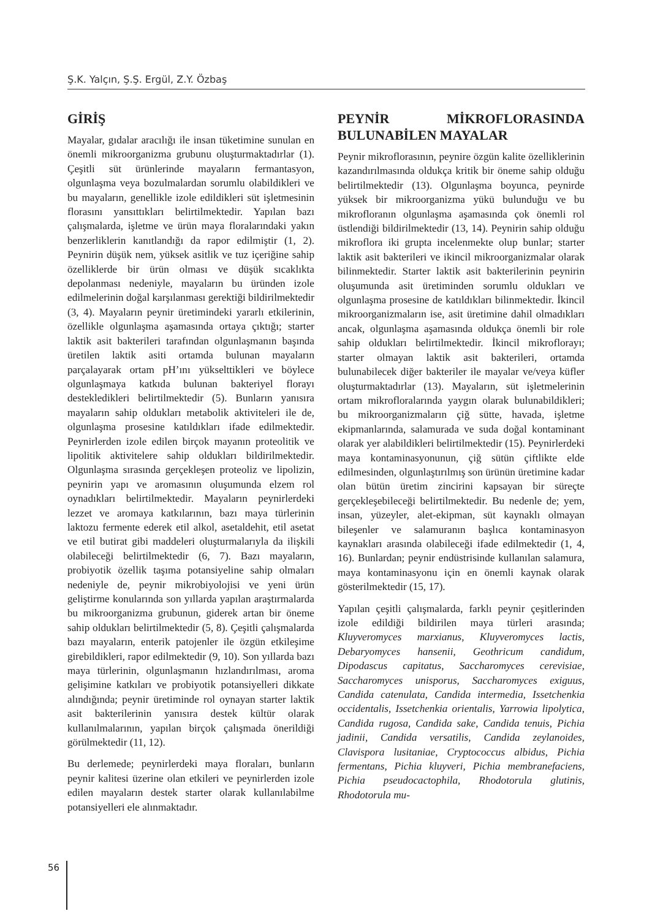Ş.K. Yalçın, Ş.Ş. Ergül, Z.Y. Özbaş
GİRİŞ
Mayalar, gıdalar aracılığı ile insan tüketimine sunulan en önemli mikroorganizma grubunu oluşturmaktadırlar (1). Çeşitli süt ürünlerinde mayaların fermantasyon, olgunlaşma veya bozulmalardan sorumlu olabildikleri ve bu mayaların, genellikle izole edildikleri süt işletmesinin florasını yansıttıkları belirtilmektedir. Yapılan bazı çalışmalarda, işletme ve ürün maya floralarındaki yakın benzerliklerin kanıtlandığı da rapor edilmiştir (1, 2). Peynirin düşük nem, yüksek asitlik ve tuz içeriğine sahip özelliklerde bir ürün olması ve düşük sıcaklıkta depolanması nedeniyle, mayaların bu üründen izole edilmelerinin doğal karşılanması gerektiği bildirilmektedir (3, 4). Mayaların peynir üretimindeki yararlı etkilerinin, özellikle olgunlaşma aşamasında ortaya çıktığı; starter laktik asit bakterileri tarafından olgunlaşmanın başında üretilen laktik asiti ortamda bulunan mayaların parçalayarak ortam pH’ını yükselttikleri ve böylece olgunlaşmaya katkıda bulunan bakteriyel florayı destekledikleri belirtilmektedir (5). Bunların yanısıra mayaların sahip oldukları metabolik aktiviteleri ile de, olgunlaşma prosesine katıldıkları ifade edilmektedir. Peynirlerden izole edilen birçok mayanın proteolitik ve lipolitik aktivitelere sahip oldukları bildirilmektedir. Olgunlaşma sırasında gerçekleşen proteoliz ve lipolizin, peynirin yapı ve aromasının oluşumunda elzem rol oynadıkları belirtilmektedir. Mayaların peynirlerdeki lezzet ve aromaya katkılarının, bazı maya türlerinin laktozu fermente ederek etil alkol, asetaldehit, etil asetat ve etil butirat gibi maddeleri oluşturmalarıyla da ilişkili olabileceği belirtilmektedir (6, 7). Bazı mayaların, probiyotik özellik taşıma potansiyeline sahip olmaları nedeniyle de, peynir mikrobiyolojisi ve yeni ürün geliştirme konularında son yıllarda yapılan araştırmalarda bu mikroorganizma grubunun, giderek artan bir öneme sahip oldukları belirtilmektedir (5, 8). Çeşitli çalışmalarda bazı mayaların, enterik patojenler ile özgün etkileşime girebildikleri, rapor edilmektedir (9, 10). Son yıllarda bazı maya türlerinin, olgunlaşmanın hızlandırılması, aroma gelişimine katkıları ve probiyotik potansiyelleri dikkate alındığında; peynir üretiminde rol oynayan starter laktik asit bakterilerinin yanısıra destek kültür olarak kullanılmalarının, yapılan birçok çalışmada önerildiği görülmektedir (11, 12).
Bu derlemede; peynirlerdeki maya floraları, bunların peynir kalitesi üzerine olan etkileri ve peynirlerden izole edilen mayaların destek starter olarak kullanılabilme potansiyelleri ele alınmaktadır.
PEYNİR MİKROFLORASINDA BULUNABİLEN MAYALAR
Peynir mikroflorasının, peynire özgün kalite özelliklerinin kazandırılmasında oldukça kritik bir öneme sahip olduğu belirtilmektedir (13). Olgunlaşma boyunca, peynirde yüksek bir mikroorganizma yükü bulunduğu ve bu mikrofloranın olgunlaşma aşamasında çok önemli rol üstlendiği bildirilmektedir (13, 14). Peynirin sahip olduğu mikroflora iki grupta incelenmekte olup bunlar; starter laktik asit bakterileri ve ikincil mikroorganizmalar olarak bilinmektedir. Starter laktik asit bakterilerinin peynirin oluşumunda asit üretiminden sorumlu oldukları ve olgunlaşma prosesine de katıldıkları bilinmektedir. İkincil mikroorganizmaların ise, asit üretimine dahil olmadıkları ancak, olgunlaşma aşamasında oldukça önemli bir role sahip oldukları belirtilmektedir. İkincil mikroflorayı; starter olmayan laktik asit bakterileri, ortamda bulunabilecek diğer bakteriler ile mayalar ve/veya küfler oluşturmaktadırlar (13). Mayaların, süt işletmelerinin ortam mikrofloralarında yaygın olarak bulunabildikleri; bu mikroorganizmaların çiğ sütte, havada, işletme ekipmanlarında, salamurada ve suda doğal kontaminant olarak yer alabildikleri belirtilmektedir (15). Peynirlerdeki maya kontaminasyonunun, çiğ sütün çiftlikte elde edilmesinden, olgunlaştırılmış son ürünün üretimine kadar olan bütün üretim zincirini kapsayan bir süreçte gerçekleşebileceği belirtilmektedir. Bu nedenle de; yem, insan, yüzeyler, alet-ekipman, süt kaynaklı olmayan bileşenler ve salamuranın başlıca kontaminasyon kaynakları arasında olabileceği ifade edilmektedir (1, 4, 16). Bunlardan; peynir endüstrisinde kullanılan salamura, maya kontaminasyonu için en önemli kaynak olarak gösterilmektedir (15, 17).
Yapılan çeşitli çalışmalarda, farklı peynir çeşitlerinden izole edildiği bildirilen maya türleri arasında; Kluyveromyces marxianus, Kluyveromyces lactis, Debaryomyces hansenii, Geothricum candidum, Dipodascus capitatus, Saccharomyces cerevisiae, Saccharomyces unisporus, Saccharomyces exiguus, Candida catenulata, Candida intermedia, Issetchenkia occidentalis, Issetchenkia orientalis, Yarrowia lipolytica, Candida rugosa, Candida sake, Candida tenuis, Pichia jadinii, Candida versatilis, Candida zeylanoides, Clavispora lusitaniae, Cryptococcus albidus, Pichia fermentans, Pichia kluyveri, Pichia membranefaciens, Pichia pseudocactophila, Rhodotorula glutinis, Rhodotorula mu-
56